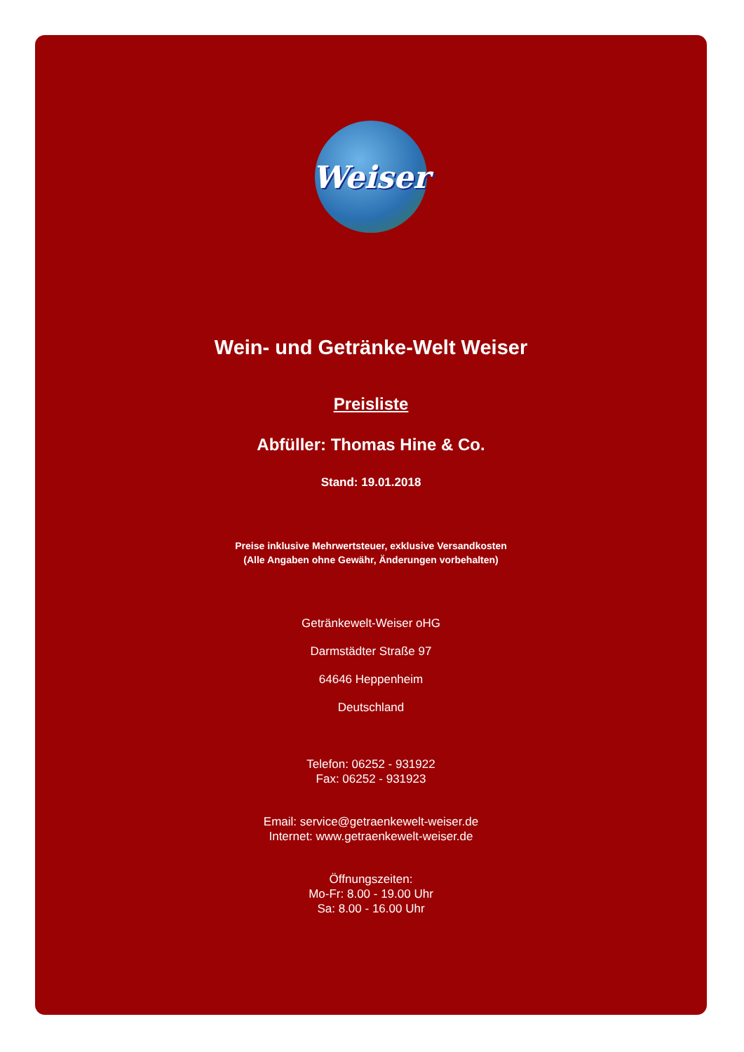Weiser
Wein- und Getränke-Welt Weiser
Preisliste
Abfüller: Thomas Hine & Co.
Stand: 19.01.2018
Preise inklusive Mehrwertsteuer, exklusive Versandkosten
(Alle Angaben ohne Gewähr, Änderungen vorbehalten)
Getränkewelt-Weiser oHG
Darmstädter Straße 97
64646 Heppenheim
Deutschland
Telefon: 06252 - 931922
Fax: 06252 - 931923
Email: service@getraenkewelt-weiser.de
Internet: www.getraenkewelt-weiser.de
Öffnungszeiten:
Mo-Fr: 8.00 - 19.00 Uhr
Sa: 8.00 - 16.00 Uhr